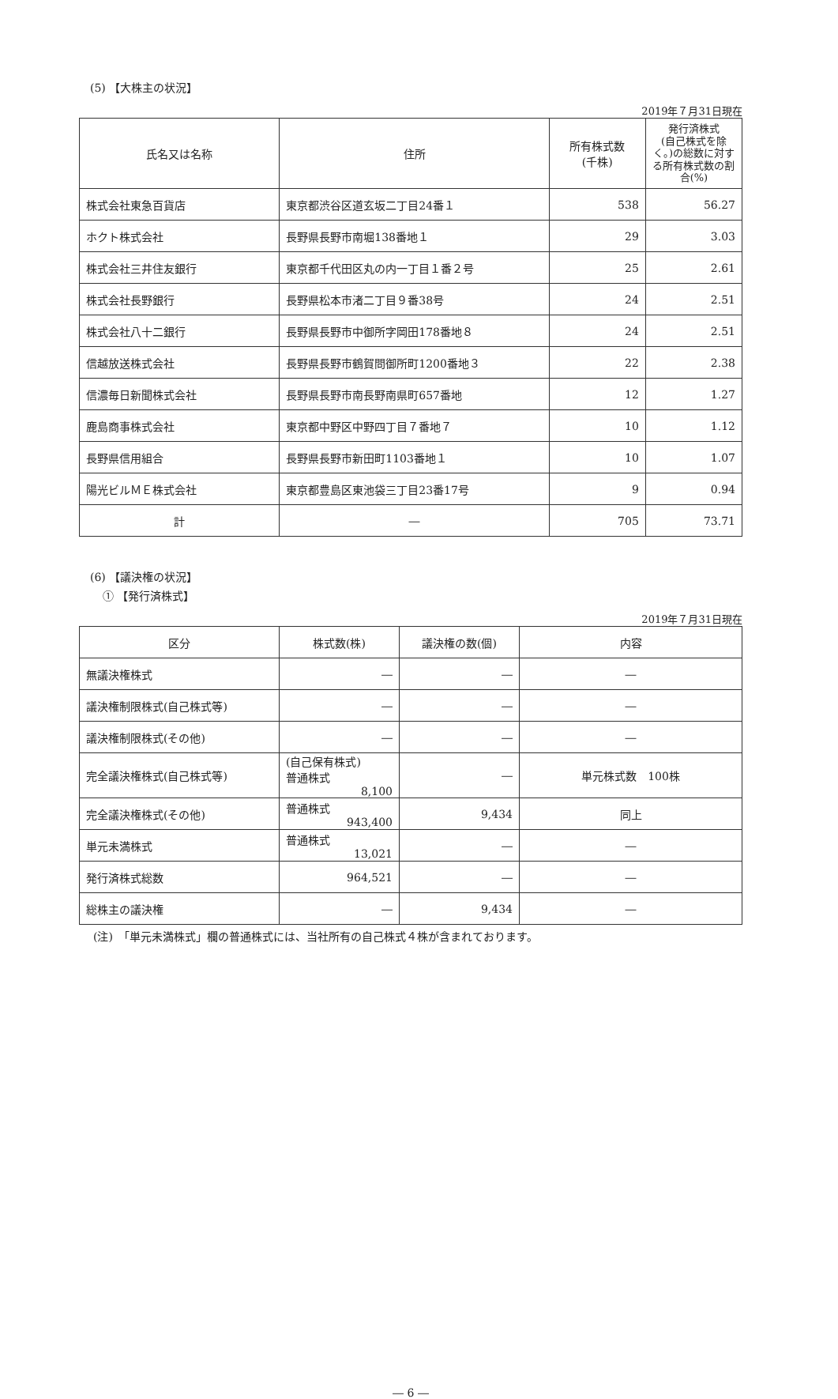(5) 【大株主の状況】
2019年７月31日現在
| 氏名又は名称 | 住所 | 所有株式数 (千株) | 発行済株式 (自己株式を除く。)の総数に対する所有株式数の割合(%) |
| --- | --- | --- | --- |
| 株式会社東急百貨店 | 東京都渋谷区道玄坂二丁目24番１ | 538 | 56.27 |
| ホクト株式会社 | 長野県長野市南堀138番地１ | 29 | 3.03 |
| 株式会社三井住友銀行 | 東京都千代田区丸の内一丁目１番２号 | 25 | 2.61 |
| 株式会社長野銀行 | 長野県松本市渚二丁目９番38号 | 24 | 2.51 |
| 株式会社八十二銀行 | 長野県長野市中御所字岡田178番地８ | 24 | 2.51 |
| 信越放送株式会社 | 長野県長野市鶴賀問御所町1200番地３ | 22 | 2.38 |
| 信濃毎日新聞株式会社 | 長野県長野市南長野南県町657番地 | 12 | 1.27 |
| 鹿島商事株式会社 | 東京都中野区中野四丁目７番地７ | 10 | 1.12 |
| 長野県信用組合 | 長野県長野市新田町1103番地１ | 10 | 1.07 |
| 陽光ビルＭＥ株式会社 | 東京都豊島区東池袋三丁目23番17号 | 9 | 0.94 |
| 計 | ― | 705 | 73.71 |
(6) 【議決権の状況】
① 【発行済株式】
2019年７月31日現在
| 区分 | 株式数(株) | 議決権の数(個) | 内容 |
| --- | --- | --- | --- |
| 無議決権株式 | ― | ― | ― |
| 議決権制限株式(自己株式等) | ― | ― | ― |
| 議決権制限株式(その他) | ― | ― | ― |
| 完全議決権株式(自己株式等) | (自己保有株式) 普通株式 8,100 | ― | 単元株式数 100株 |
| 完全議決権株式(その他) | 普通株式 943,400 | 9,434 | 同上 |
| 単元未満株式 | 普通株式 13,021 | ― | ― |
| 発行済株式総数 | 964,521 | ― | ― |
| 総株主の議決権 | ― | 9,434 | ― |
(注)　「単元未満株式」欄の普通株式には、当社所有の自己株式４株が含まれております。
― 6 ―